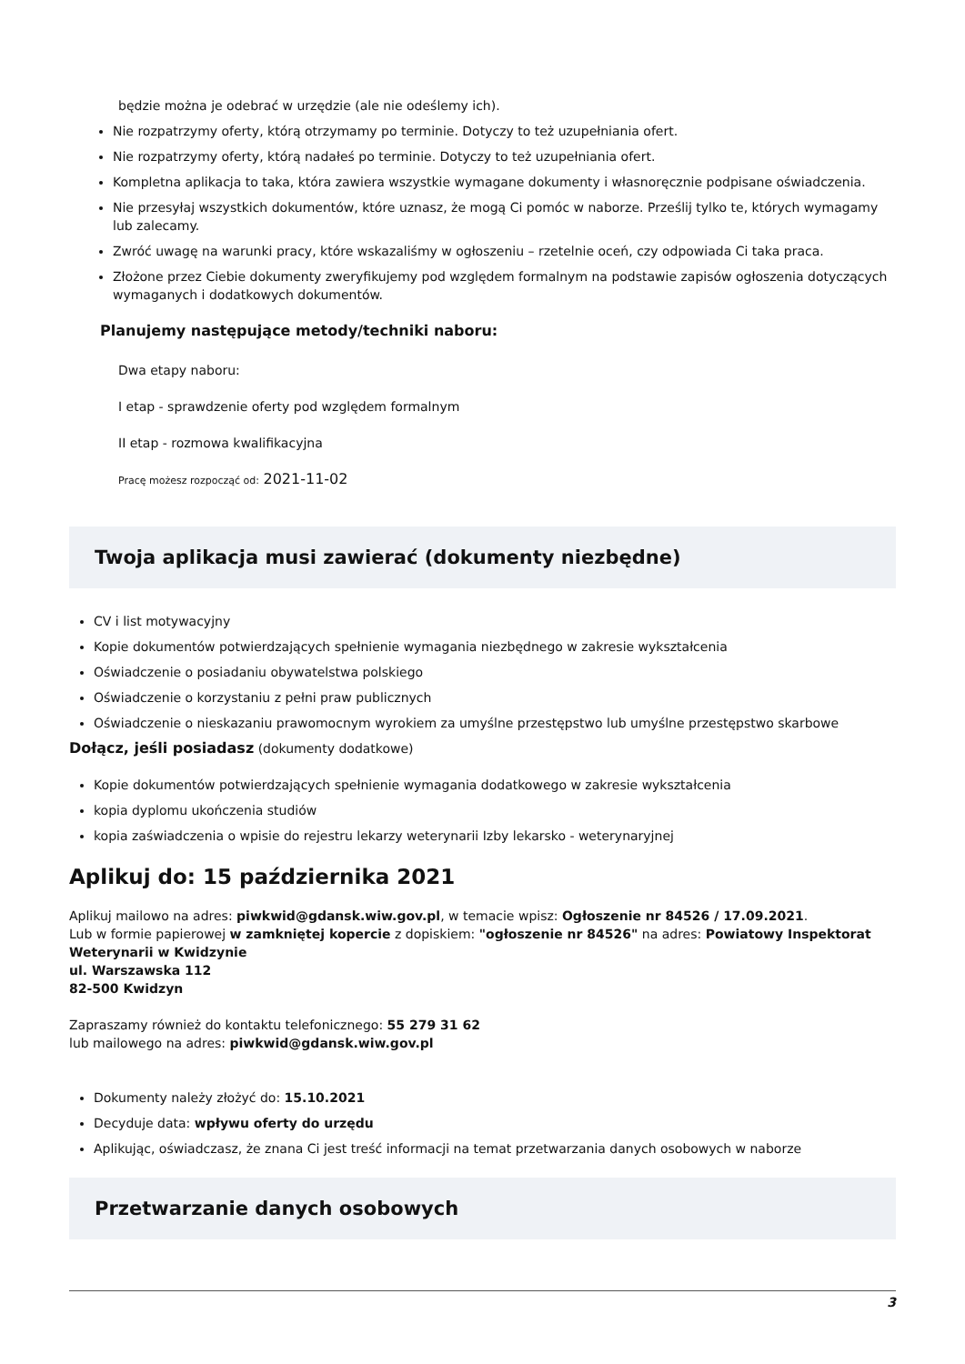będzie można je odebrać w urzędzie (ale nie odeślemy ich).
Nie rozpatrzymy oferty, którą otrzymamy po terminie. Dotyczy to też uzupełniania ofert.
Nie rozpatrzymy oferty, którą nadałeś po terminie. Dotyczy to też uzupełniania ofert.
Kompletna aplikacja to taka, która zawiera wszystkie wymagane dokumenty i własnoręcznie podpisane oświadczenia.
Nie przesyłaj wszystkich dokumentów, które uznasz, że mogą Ci pomóc w naborze. Prześlij tylko te, których wymagamy lub zalecamy.
Zwróć uwagę na warunki pracy, które wskazaliśmy w ogłoszeniu – rzetelnie oceń, czy odpowiada Ci taka praca.
Złożone przez Ciebie dokumenty zweryfikujemy pod względem formalnym na podstawie zapisów ogłoszenia dotyczących wymaganych i dodatkowych dokumentów.
Planujemy następujące metody/techniki naboru:
Dwa etapy naboru:
I etap - sprawdzenie oferty pod względem formalnym
II etap - rozmowa kwalifikacyjna
Pracę możesz rozpocząć od: 2021-11-02
Twoja aplikacja musi zawierać (dokumenty niezbędne)
CV i list motywacyjny
Kopie dokumentów potwierdzających spełnienie wymagania niezbędnego w zakresie wykształcenia
Oświadczenie o posiadaniu obywatelstwa polskiego
Oświadczenie o korzystaniu z pełni praw publicznych
Oświadczenie o nieskazaniu prawomocnym wyrokiem za umyślne przestępstwo lub umyślne przestępstwo skarbowe
Dołącz, jeśli posiadasz (dokumenty dodatkowe)
Kopie dokumentów potwierdzających spełnienie wymagania dodatkowego w zakresie wykształcenia
kopia dyplomu ukończenia studiów
kopia zaświadczenia o wpisie do rejestru lekarzy weterynarii Izby lekarsko - weterynaryjnej
Aplikuj do: 15 października 2021
Aplikuj mailowo na adres: piwkwid@gdansk.wiw.gov.pl, w temacie wpisz: Ogłoszenie nr 84526 / 17.09.2021.
Lub w formie papierowej w zamkniętej kopercie z dopiskiem: "ogłoszenie nr 84526" na adres: Powiatowy Inspektorat Weterynarii w Kwidzynie
ul. Warszawska 112
82-500 Kwidzyn
Zapraszamy również do kontaktu telefonicznego: 55 279 31 62
lub mailowego na adres: piwkwid@gdansk.wiw.gov.pl
Dokumenty należy złożyć do: 15.10.2021
Decyduje data: wpływu oferty do urzędu
Aplikując, oświadczasz, że znana Ci jest treść informacji na temat przetwarzania danych osobowych w naborze
Przetwarzanie danych osobowych
3